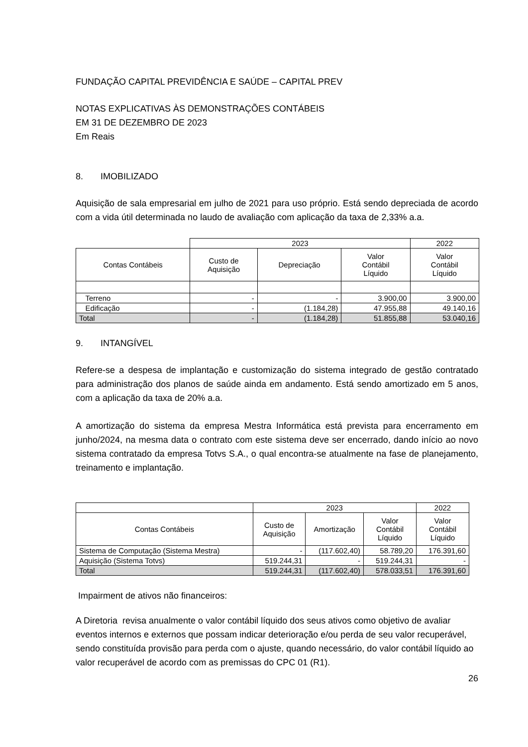FUNDAÇÃO CAPITAL PREVIDÊNCIA E SAÚDE – CAPITAL PREV
NOTAS EXPLICATIVAS ÀS DEMONSTRAÇÕES CONTÁBEIS
EM 31 DE DEZEMBRO DE 2023
Em Reais
8. IMOBILIZADO
Aquisição de sala empresarial em julho de 2021 para uso próprio. Está sendo depreciada de acordo com a vida útil determinada no laudo de avaliação com aplicação da taxa de 2,33% a.a.
| | 2023 | | | 2022 |
| Contas Contábeis | Custo de Aquisição | Depreciação | Valor Contábil Líquido | Valor Contábil Líquido |
| Terreno | - | - | 3.900,00 | 3.900,00 |
| Edificação | - | (1.184,28) | 47.955,88 | 49.140,16 |
| Total | - | (1.184,28) | 51.855,88 | 53.040,16 |
9. INTANGÍVEL
Refere-se a despesa de implantação e customização do sistema integrado de gestão contratado para administração dos planos de saúde ainda em andamento. Está sendo amortizado em 5 anos, com a aplicação da taxa de 20% a.a.
A amortização do sistema da empresa Mestra Informática está prevista para encerramento em junho/2024, na mesma data o contrato com este sistema deve ser encerrado, dando início ao novo sistema contratado da empresa Totvs S.A., o qual encontra-se atualmente na fase de planejamento, treinamento e implantação.
| | 2023 | | | 2022 |
| Contas Contábeis | Custo de Aquisição | Amortização | Valor Contábil Líquido | Valor Contábil Líquido |
| Sistema de Computação (Sistema Mestra) | - | (117.602,40) | 58.789,20 | 176.391,60 |
| Aquisição (Sistema Totvs) | 519.244,31 | - | 519.244,31 | - |
| Total | 519.244,31 | (117.602,40) | 578.033,51 | 176.391,60 |
Impairment de ativos não financeiros:
A Diretoria revisa anualmente o valor contábil líquido dos seus ativos como objetivo de avaliar eventos internos e externos que possam indicar deterioração e/ou perda de seu valor recuperável, sendo constituída provisão para perda com o ajuste, quando necessário, do valor contábil líquido ao valor recuperável de acordo com as premissas do CPC 01 (R1).
26